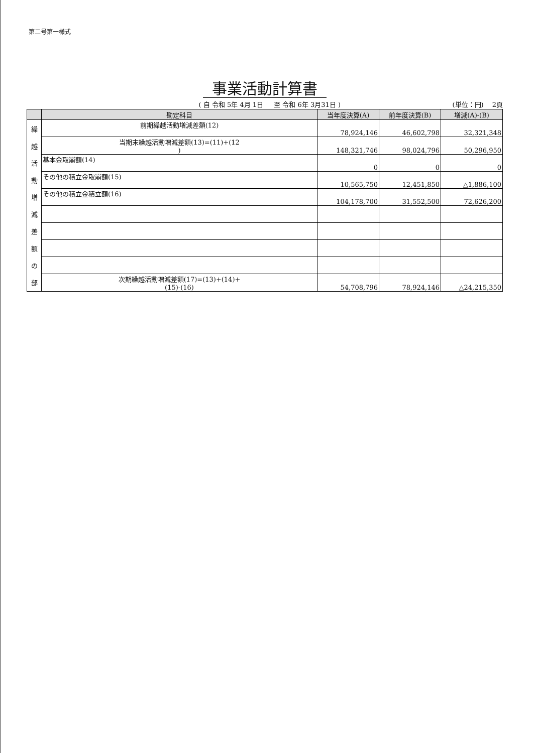第二号第一様式
事業活動計算書
( 自 令和 5年 4月 1日 　 至 令和 6年 3月31日 )
(単位：円) 　2頁
| | 勘定科目 | 当年度決算(A) | 前年度決算(B) | 増減(A)-(B) |
| --- | --- | --- | --- | --- |
| 繰 越 活 動 増 減 差 額 の 部 | 前期繰越活動増減差額(12) | 78,924,146 | 46,602,798 | 32,321,348 |
| | 当期末繰越活動増減差額(13)=(11)+(12 ) | 148,321,746 | 98,024,796 | 50,296,950 |
| | 基本金取崩額(14) | 0 | 0 | 0 |
| | その他の積立金取崩額(15) | 10,565,750 | 12,451,850 | △1,886,100 |
| | その他の積立金積立額(16) | 104,178,700 | 31,552,500 | 72,626,200 |
| | 次期繰越活動増減差額(17)=(13)+(14)+ (15)-(16) | 54,708,796 | 78,924,146 | △24,215,350 |